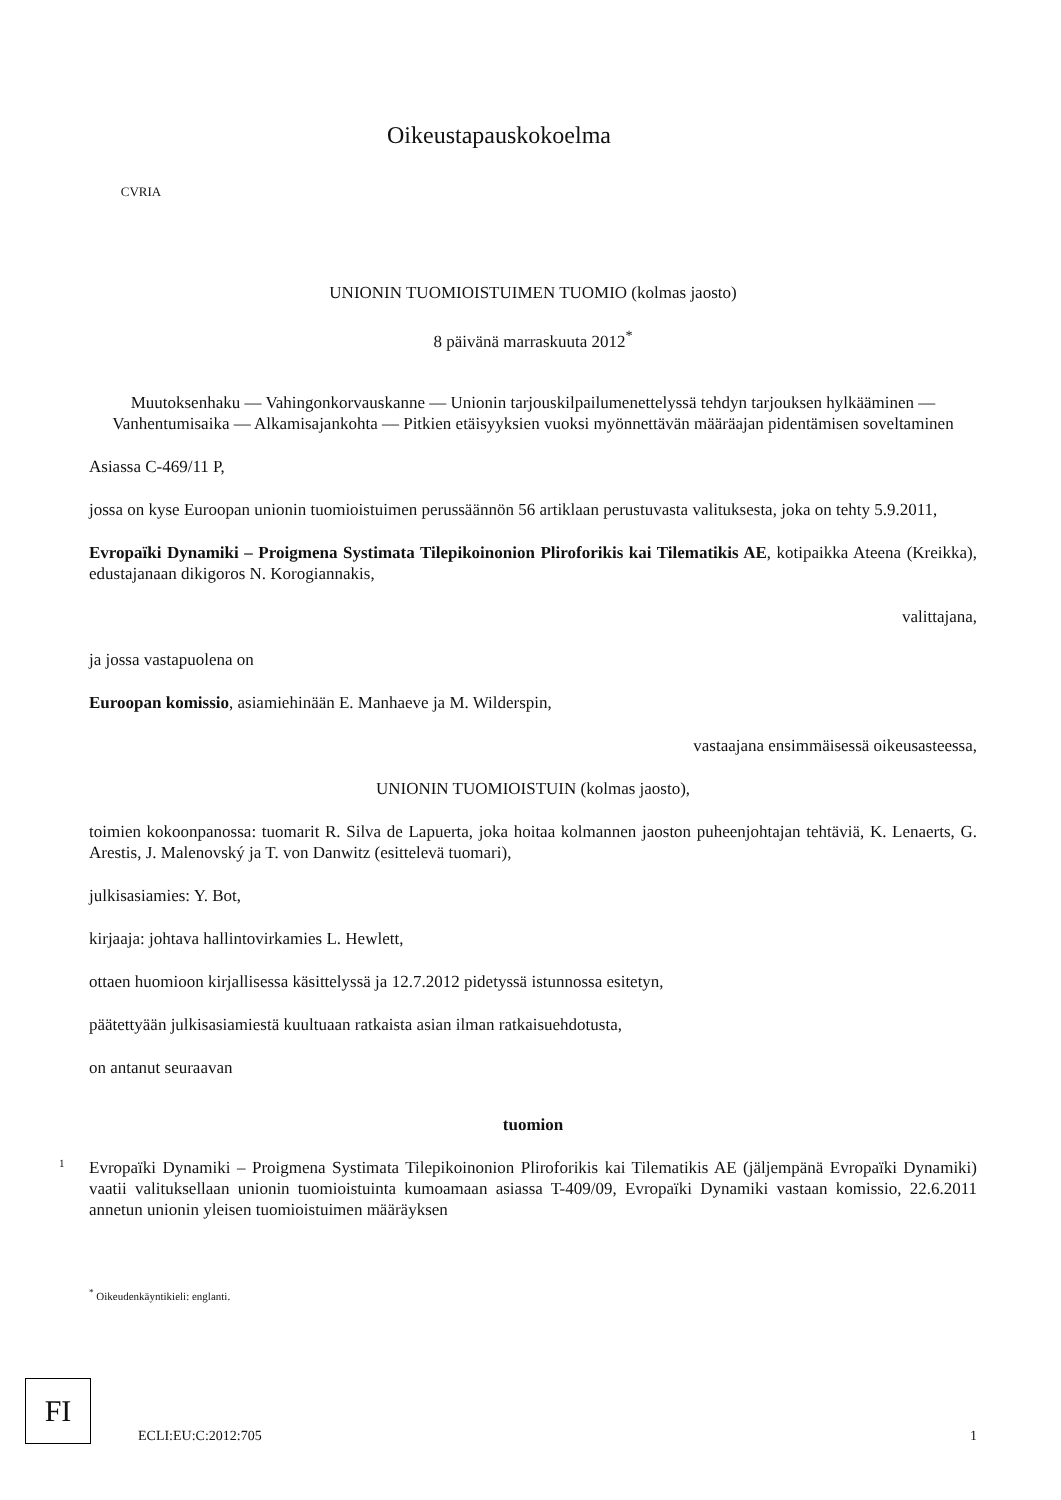CVRIA
Oikeustapauskokoelma
UNIONIN TUOMIOISTUIMEN TUOMIO (kolmas jaosto)
8 päivänä marraskuuta 2012<sup>*</sup>
Muutoksenhaku — Vahingonkorvauskanne — Unionin tarjouskilpailumenettelyssä tehdyn tarjouksen hylkääminen — Vanhentumisaika — Alkamisajankohta — Pitkien etäisyyksien vuoksi myönnettävän määräajan pidentämisen soveltaminen
Asiassa C-469/11 P,
jossa on kyse Euroopan unionin tuomioistuimen perussäännön 56 artiklaan perustuvasta valituksesta, joka on tehty 5.9.2011,
Evropaïki Dynamiki – Proigmena Systimata Tilepikoinonion Pliroforikis kai Tilematikis AE, kotipaikka Ateena (Kreikka), edustajanaan dikigoros N. Korogiannakis,
valittajana,
ja jossa vastapuolena on
Euroopan komissio, asiamiehinään E. Manhaeve ja M. Wilderspin,
vastaajana ensimmäisessä oikeusasteessa,
UNIONIN TUOMIOISTUIN (kolmas jaosto),
toimien kokoonpanossa: tuomarit R. Silva de Lapuerta, joka hoitaa kolmannen jaoston puheenjohtajan tehtäviä, K. Lenaerts, G. Arestis, J. Malenovský ja T. von Danwitz (esittelevä tuomari),
julkisasiamies: Y. Bot,
kirjaaja: johtava hallintovirkamies L. Hewlett,
ottaen huomioon kirjallisessa käsittelyssä ja 12.7.2012 pidetyssä istunnossa esitetyn,
päätettyään julkisasiamiestä kuultuaan ratkaista asian ilman ratkaisuehdotusta,
on antanut seuraavan
tuomion
1
Evropaïki Dynamiki – Proigmena Systimata Tilepikoinonion Pliroforikis kai Tilematikis AE (jäljempänä Evropaïki Dynamiki) vaatii valituksellaan unionin tuomioistuinta kumoamaan asiassa T-409/09, Evropaïki Dynamiki vastaan komissio, 22.6.2011 annetun unionin yleisen tuomioistuimen määräyksen
<sup>*</sup> Oikeudenkäyntikieli: englanti.
FI
ECLI:EU:C:2012:705
1